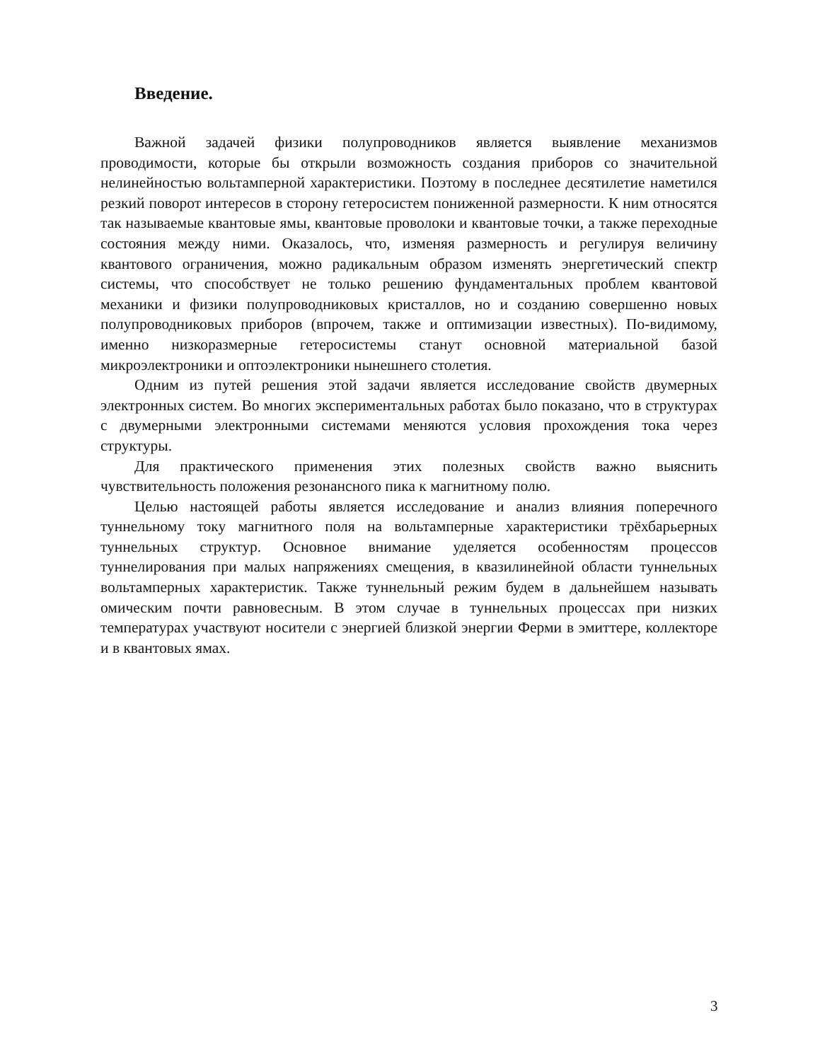Введение.
Важной задачей физики полупроводников является выявление механизмов проводимости, которые бы открыли возможность создания приборов со значительной нелинейностью вольтамперной характеристики. Поэтому в последнее десятилетие наметился резкий поворот интересов в сторону гетеросистем пониженной размерности. К ним относятся так называемые квантовые ямы, квантовые проволоки и квантовые точки, а также переходные состояния между ними. Оказалось, что, изменяя размерность и регулируя величину квантового ограничения, можно радикальным образом изменять энергетический спектр системы, что способствует не только решению фундаментальных проблем квантовой механики и физики полупроводниковых кристаллов, но и созданию совершенно новых полупроводниковых приборов (впрочем, также и оптимизации известных). По-видимому, именно низкоразмерные гетеросистемы станут основной материальной базой микроэлектроники и оптоэлектроники нынешнего столетия.
Одним из путей решения этой задачи является исследование свойств двумерных электронных систем. Во многих экспериментальных работах было показано, что в структурах с двумерными электронными системами меняются условия прохождения тока через структуры.
Для практического применения этих полезных свойств важно выяснить чувствительность положения резонансного пика к магнитному полю.
Целью настоящей работы является исследование и анализ влияния поперечного туннельному току магнитного поля на вольтамперные характеристики трёхбарьерных туннельных структур. Основное внимание уделяется особенностям процессов туннелирования при малых напряжениях смещения, в квазилинейной области туннельных вольтамперных характеристик. Также туннельный режим будем в дальнейшем называть омическим почти равновесным. В этом случае в туннельных процессах при низких температурах участвуют носители с энергией близкой энергии Ферми в эмиттере, коллекторе и в квантовых ямах.
3